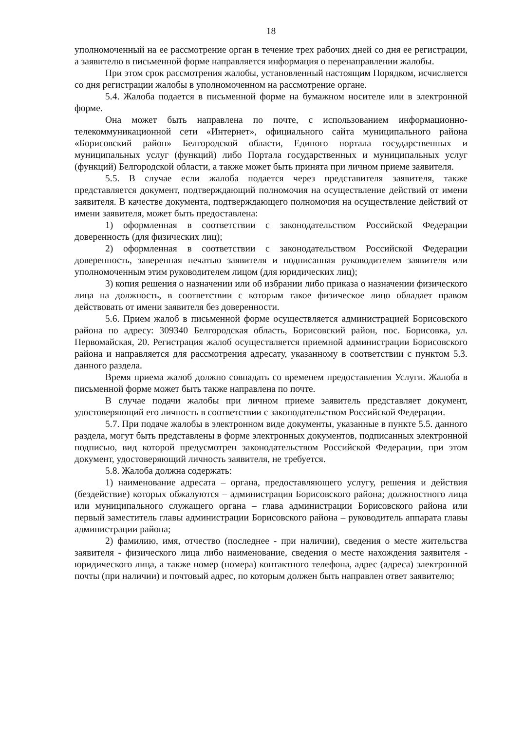18
уполномоченный на ее рассмотрение орган в течение трех рабочих дней со дня ее регистрации, а заявителю в письменной форме направляется информация о перенаправлении жалобы.
При этом срок рассмотрения жалобы, установленный настоящим Порядком, исчисляется со дня регистрации жалобы в уполномоченном на рассмотрение органе.
5.4. Жалоба подается в письменной форме на бумажном носителе или в электронной форме.
Она может быть направлена по почте, с использованием информационно-телекоммуникационной сети «Интернет», официального сайта муниципального района «Борисовский район» Белгородской области, Единого портала государственных и муниципальных услуг (функций) либо Портала государственных и муниципальных услуг (функций) Белгородской области, а также может быть принята при личном приеме заявителя.
5.5. В случае если жалоба подается через представителя заявителя, также представляется документ, подтверждающий полномочия на осуществление действий от имени заявителя. В качестве документа, подтверждающего полномочия на осуществление действий от имени заявителя, может быть предоставлена:
1) оформленная в соответствии с законодательством Российской Федерации доверенность (для физических лиц);
2) оформленная в соответствии с законодательством Российской Федерации доверенность, заверенная печатью заявителя и подписанная руководителем заявителя или уполномоченным этим руководителем лицом (для юридических лиц);
3) копия решения о назначении или об избрании либо приказа о назначении физического лица на должность, в соответствии с которым такое физическое лицо обладает правом действовать от имени заявителя без доверенности.
5.6. Прием жалоб в письменной форме осуществляется администрацией Борисовского района по адресу: 309340 Белгородская область, Борисовский район, пос. Борисовка, ул. Первомайская, 20. Регистрация жалоб осуществляется приемной администрации Борисовского района и направляется для рассмотрения адресату, указанному в соответствии с пунктом 5.3. данного раздела.
Время приема жалоб должно совпадать со временем предоставления Услуги. Жалоба в письменной форме может быть также направлена по почте.
В случае подачи жалобы при личном приеме заявитель представляет документ, удостоверяющий его личность в соответствии с законодательством Российской Федерации.
5.7. При подаче жалобы в электронном виде документы, указанные в пункте 5.5. данного раздела, могут быть представлены в форме электронных документов, подписанных электронной подписью, вид которой предусмотрен законодательством Российской Федерации, при этом документ, удостоверяющий личность заявителя, не требуется.
5.8. Жалоба должна содержать:
1) наименование адресата – органа, предоставляющего услугу, решения и действия (бездействие) которых обжалуются – администрация Борисовского района; должностного лица или муниципального служащего органа – глава администрации Борисовского района или первый заместитель главы администрации Борисовского района – руководитель аппарата главы администрации района;
2) фамилию, имя, отчество (последнее - при наличии), сведения о месте жительства заявителя - физического лица либо наименование, сведения о месте нахождения заявителя - юридического лица, а также номер (номера) контактного телефона, адрес (адреса) электронной почты (при наличии) и почтовый адрес, по которым должен быть направлен ответ заявителю;